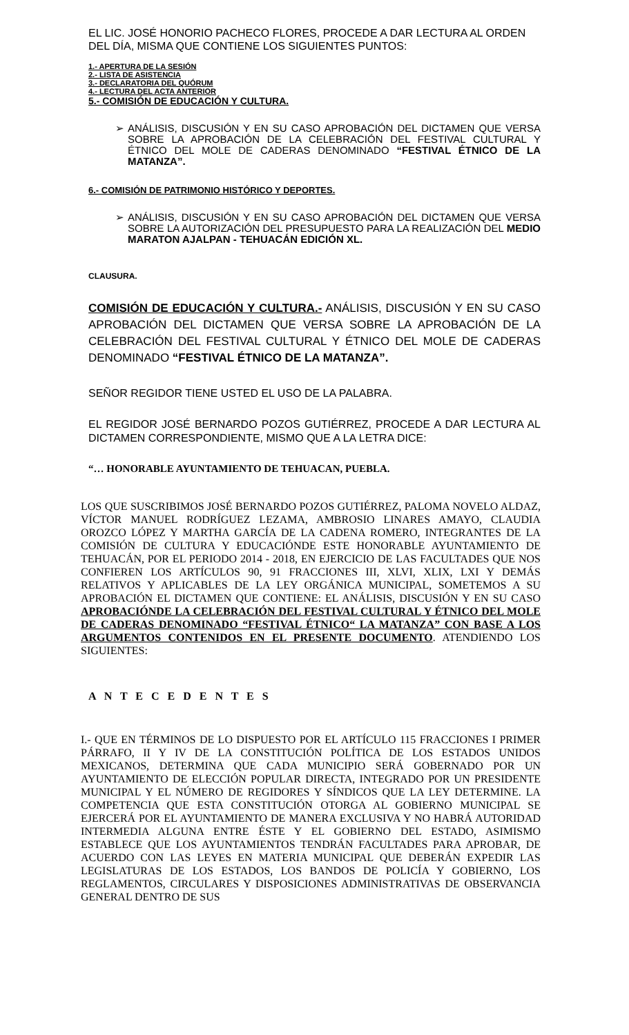EL LIC. JOSÉ HONORIO PACHECO FLORES, PROCEDE A DAR LECTURA AL ORDEN DEL DÍA, MISMA QUE CONTIENE LOS SIGUIENTES PUNTOS:
1.- APERTURA DE LA SESIÓN
2.- LISTA DE ASISTENCIA
3.- DECLARATORIA DEL QUÓRUM
4.- LECTURA DEL ACTA ANTERIOR
5.- COMISIÓN DE EDUCACIÓN Y CULTURA.
➢ ANÁLISIS, DISCUSIÓN Y EN SU CASO APROBACIÓN DEL DICTAMEN QUE VERSA SOBRE LA APROBACIÓN DE LA CELEBRACIÓN DEL FESTIVAL CULTURAL Y ÉTNICO DEL MOLE DE CADERAS DENOMINADO “FESTIVAL ÉTNICO DE LA MATANZA”.
6.- COMISIÓN DE PATRIMONIO HISTÓRICO Y DEPORTES.
➢ ANÁLISIS, DISCUSIÓN Y EN SU CASO APROBACIÓN DEL DICTAMEN QUE VERSA SOBRE LA AUTORIZACIÓN DEL PRESUPUESTO PARA LA REALIZACIÓN DEL MEDIO MARATON AJALPAN - TEHUACÁN EDICIÓN XL.
CLAUSURA.
COMISIÓN DE EDUCACIÓN Y CULTURA.- ANÁLISIS, DISCUSIÓN Y EN SU CASO APROBACIÓN DEL DICTAMEN QUE VERSA SOBRE LA APROBACIÓN DE LA CELEBRACIÓN DEL FESTIVAL CULTURAL Y ÉTNICO DEL MOLE DE CADERAS DENOMINADO “FESTIVAL ÉTNICO DE LA MATANZA”.
SEÑOR REGIDOR TIENE USTED EL USO DE LA PALABRA.
EL REGIDOR JOSÉ BERNARDO POZOS GUTIÉRREZ, PROCEDE A DAR LECTURA AL DICTAMEN CORRESPONDIENTE, MISMO QUE A LA LETRA DICE:
“… HONORABLE AYUNTAMIENTO DE TEHUACAN, PUEBLA.
LOS QUE SUSCRIBIMOS JOSÉ BERNARDO POZOS GUTIÉRREZ, PALOMA NOVELO ALDAZ, VÍCTOR MANUEL RODRÍGUEZ LEZAMA, AMBROSIO LINARES AMAYO, CLAUDIA OROZCO LÓPEZ Y MARTHA GARCÍA DE LA CADENA ROMERO, INTEGRANTES DE LA COMISIÓN DE CULTURA Y EDUCACIÓNDE ESTE HONORABLE AYUNTAMIENTO DE TEHUACÁN, POR EL PERIODO 2014 - 2018, EN EJERCICIO DE LAS FACULTADES QUE NOS CONFIEREN LOS ARTÍCULOS 90, 91 FRACCIONES III, XLVI, XLIX, LXI Y DEMÁS RELATIVOS Y APLICABLES DE LA LEY ORGÁNICA MUNICIPAL, SOMETEMOS A SU APROBACIÓN EL DICTAMEN QUE CONTIENE: EL ANÁLISIS, DISCUSIÓN Y EN SU CASO APROBACIÓNDE LA CELEBRACIÓN DEL FESTIVAL CULTURAL Y ÉTNICO DEL MOLE DE CADERAS DENOMINADO “FESTIVAL ÉTNICO“ LA MATANZA” CON BASE A LOS ARGUMENTOS CONTENIDOS EN EL PRESENTE DOCUMENTO. ATENDIENDO LOS SIGUIENTES:
A N T E C E D E N T E S
I.- QUE EN TÉRMINOS DE LO DISPUESTO POR EL ARTÍCULO 115 FRACCIONES I PRIMER PÁRRAFO, II Y IV DE LA CONSTITUCIÓN POLÍTICA DE LOS ESTADOS UNIDOS MEXICANOS, DETERMINA QUE CADA MUNICIPIO SERÁ GOBERNADO POR UN AYUNTAMIENTO DE ELECCIÓN POPULAR DIRECTA, INTEGRADO POR UN PRESIDENTE MUNICIPAL Y EL NÚMERO DE REGIDORES Y SÍNDICOS QUE LA LEY DETERMINE. LA COMPETENCIA QUE ESTA CONSTITUCIÓN OTORGA AL GOBIERNO MUNICIPAL SE EJERCERÁ POR EL AYUNTAMIENTO DE MANERA EXCLUSIVA Y NO HABRÁ AUTORIDAD INTERMEDIA ALGUNA ENTRE ÉSTE Y EL GOBIERNO DEL ESTADO, ASIMISMO ESTABLECE QUE LOS AYUNTAMIENTOS TENDRÁN FACULTADES PARA APROBAR, DE ACUERDO CON LAS LEYES EN MATERIA MUNICIPAL QUE DEBERÁN EXPEDIR LAS LEGISLATURAS DE LOS ESTADOS, LOS BANDOS DE POLICÍA Y GOBIERNO, LOS REGLAMENTOS, CIRCULARES Y DISPOSICIONES ADMINISTRATIVAS DE OBSERVANCIA GENERAL DENTRO DE SUS